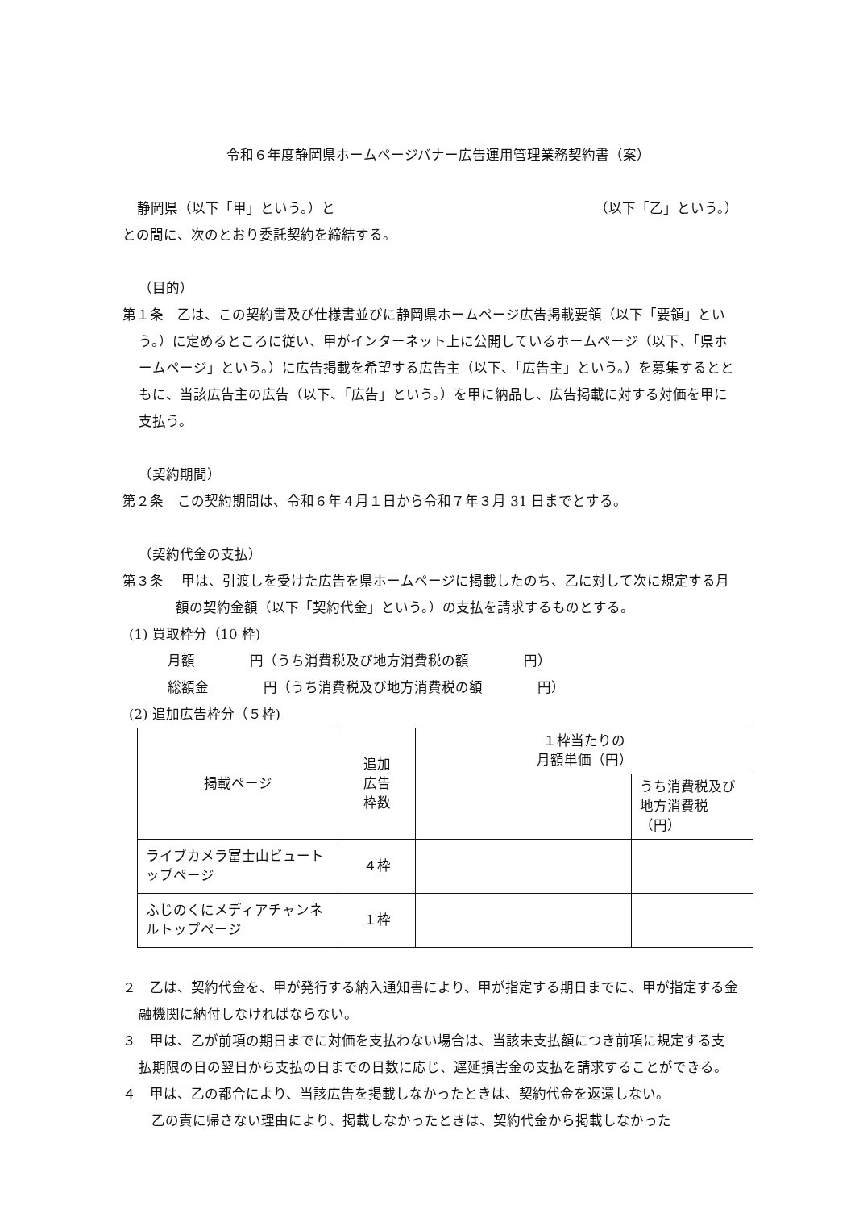令和６年度静岡県ホームページバナー広告運用管理業務契約書（案）
静岡県（以下「甲」という。）と （以下「乙」という。）
との間に、次のとおり委託契約を締結する。
（目的）
第１条　乙は、この契約書及び仕様書並びに静岡県ホームページ広告掲載要領（以下「要領」という。）に定めるところに従い、甲がインターネット上に公開しているホームページ（以下、「県ホームページ」という。）に広告掲載を希望する広告主（以下、「広告主」という。）を募集するとともに、当該広告主の広告（以下、「広告」という。）を甲に納品し、広告掲載に対する対価を甲に支払う。
（契約期間）
第２条　この契約期間は、令和６年４月１日から令和７年３月 31 日までとする。
（契約代金の支払）
第３条　 甲は、引渡しを受けた広告を県ホームページに掲載したのち、乙に対して次に規定する月額の契約金額（以下「契約代金」という。）の支払を請求するものとする。
(1) 買取枠分（10 枠)
月額　　　　円（うち消費税及び地方消費税の額　　　　円）
総額金　　　　円（うち消費税及び地方消費税の額　　　　円）
(2) 追加広告枠分（５枠)
| 掲載ページ | 追加 広告 枠数 | １枠当たりの 月額単価（円） | |
| | | | うち消費税及び 地方消費税（円） |
| ライブカメラ富士山ビュートップページ | ４枠 | | |
| ふじのくにメディアチャンネルトップページ | １枠 | | |
２　乙は、契約代金を、甲が発行する納入通知書により、甲が指定する期日までに、甲が指定する金融機関に納付しなければならない。
３　甲は、乙が前項の期日までに対価を支払わない場合は、当該未支払額につき前項に規定する支払期限の日の翌日から支払の日までの日数に応じ、遅延損害金の支払を請求することができる。
４　甲は、乙の都合により、当該広告を掲載しなかったときは、契約代金を返還しない。
乙の責に帰さない理由により、掲載しなかったときは、契約代金から掲載しなかった